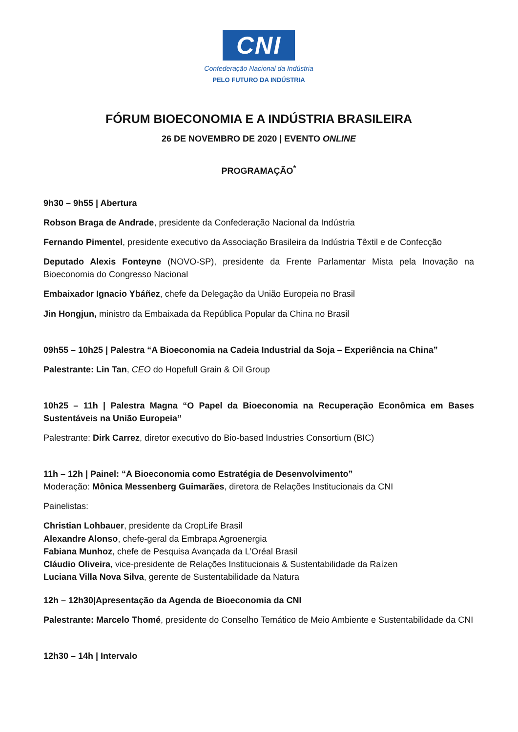CNI
Confederação Nacional da Indústria
PELO FUTURO DA INDÚSTRIA
FÓRUM BIOECONOMIA E A INDÚSTRIA BRASILEIRA
26 DE NOVEMBRO DE 2020 | EVENTO ONLINE
PROGRAMAÇÃO<sup>*</sup>
9h30 – 9h55 | Abertura
Robson Braga de Andrade, presidente da Confederação Nacional da Indústria
Fernando Pimentel, presidente executivo da Associação Brasileira da Indústria Têxtil e de Confecção
Deputado Alexis Fonteyne (NOVO-SP), presidente da Frente Parlamentar Mista pela Inovação na Bioeconomia do Congresso Nacional
Embaixador Ignacio Ybáñez, chefe da Delegação da União Europeia no Brasil
Jin Hongjun, ministro da Embaixada da República Popular da China no Brasil
09h55 – 10h25 | Palestra “A Bioeconomia na Cadeia Industrial da Soja – Experiência na China”
Palestrante: Lin Tan, CEO do Hopefull Grain & Oil Group
10h25 – 11h | Palestra Magna “O Papel da Bioeconomia na Recuperação Econômica em Bases Sustentáveis na União Europeia”
Palestrante: Dirk Carrez, diretor executivo do Bio-based Industries Consortium (BIC)
11h – 12h | Painel: “A Bioeconomia como Estratégia de Desenvolvimento”
Moderação: Mônica Messenberg Guimarães, diretora de Relações Institucionais da CNI
Painelistas:
Christian Lohbauer, presidente da CropLife Brasil
Alexandre Alonso, chefe-geral da Embrapa Agroenergia
Fabiana Munhoz, chefe de Pesquisa Avançada da L’Oréal Brasil
Cláudio Oliveira, vice-presidente de Relações Institucionais & Sustentabilidade da Raízen
Luciana Villa Nova Silva, gerente de Sustentabilidade da Natura
12h – 12h30|Apresentação da Agenda de Bioeconomia da CNI
Palestrante: Marcelo Thomé, presidente do Conselho Temático de Meio Ambiente e Sustentabilidade da CNI
12h30 – 14h | Intervalo